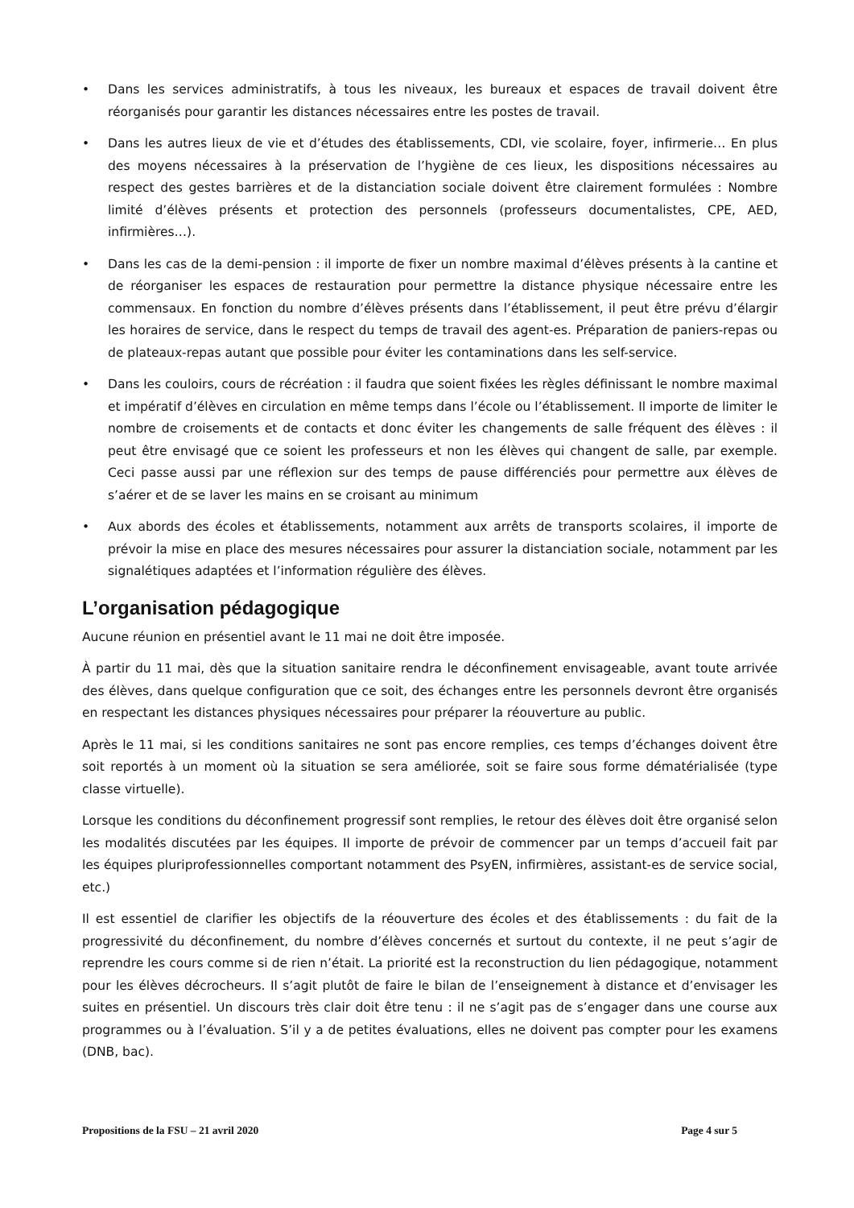• Dans les services administratifs, à tous les niveaux, les bureaux et espaces de travail doivent être réorganisés pour garantir les distances nécessaires entre les postes de travail.
• Dans les autres lieux de vie et d’études des établissements, CDI, vie scolaire, foyer, infirmerie… En plus des moyens nécessaires à la préservation de l’hygiène de ces lieux, les dispositions nécessaires au respect des gestes barrières et de la distanciation sociale doivent être clairement formulées : Nombre limité d’élèves présents et protection des personnels (professeurs documentalistes, CPE, AED, infirmières…).
• Dans les cas de la demi-pension : il importe de fixer un nombre maximal d’élèves présents à la cantine et de réorganiser les espaces de restauration pour permettre la distance physique nécessaire entre les commensaux. En fonction du nombre d’élèves présents dans l’établissement, il peut être prévu d’élargir les horaires de service, dans le respect du temps de travail des agent-es. Préparation de paniers-repas ou de plateaux-repas autant que possible pour éviter les contaminations dans les self-service.
• Dans les couloirs, cours de récréation : il faudra que soient fixées les règles définissant le nombre maximal et impératif d’élèves en circulation en même temps dans l’école ou l’établissement. Il importe de limiter le nombre de croisements et de contacts et donc éviter les changements de salle fréquent des élèves : il peut être envisagé que ce soient les professeurs et non les élèves qui changent de salle, par exemple. Ceci passe aussi par une réflexion sur des temps de pause différenciés pour permettre aux élèves de s’aérer et de se laver les mains en se croisant au minimum
• Aux abords des écoles et établissements, notamment aux arrêts de transports scolaires, il importe de prévoir la mise en place des mesures nécessaires pour assurer la distanciation sociale, notamment par les signalétiques adaptées et l’information régulière des élèves.
L’organisation pédagogique
Aucune réunion en présentiel avant le 11 mai ne doit être imposée.
À partir du 11 mai, dès que la situation sanitaire rendra le déconfinement envisageable, avant toute arrivée des élèves, dans quelque configuration que ce soit, des échanges entre les personnels devront être organisés en respectant les distances physiques nécessaires pour préparer la réouverture au public.
Après le 11 mai, si les conditions sanitaires ne sont pas encore remplies, ces temps d’échanges doivent être soit reportés à un moment où la situation se sera améliorée, soit se faire sous forme dématérialisée (type classe virtuelle).
Lorsque les conditions du déconfinement progressif sont remplies, le retour des élèves doit être organisé selon les modalités discutées par les équipes. Il importe de prévoir de commencer par un temps d’accueil fait par les équipes pluriprofessionnelles comportant notamment des PsyEN, infirmières, assistant-es de service social, etc.)
Il est essentiel de clarifier les objectifs de la réouverture des écoles et des établissements : du fait de la progressivité du déconfinement, du nombre d’élèves concernés et surtout du contexte, il ne peut s’agir de reprendre les cours comme si de rien n’était. La priorité est la reconstruction du lien pédagogique, notamment pour les élèves décrocheurs. Il s’agit plutôt de faire le bilan de l’enseignement à distance et d’envisager les suites en présentiel. Un discours très clair doit être tenu : il ne s’agit pas de s’engager dans une course aux programmes ou à l’évaluation. S’il y a de petites évaluations, elles ne doivent pas compter pour les examens (DNB, bac).
Propositions de la FSU – 21 avril 2020 Page 4 sur 5